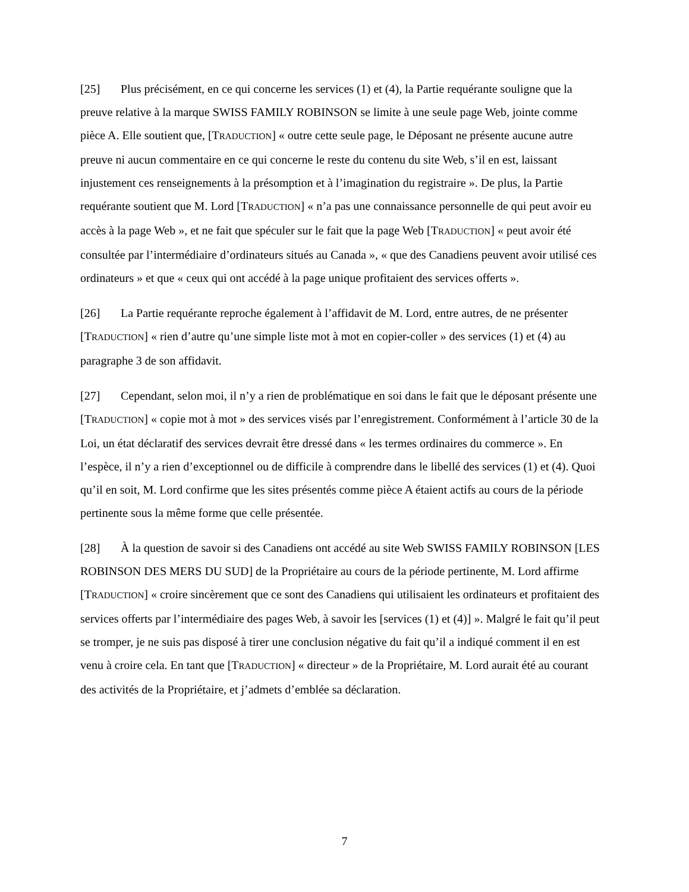[25] Plus précisément, en ce qui concerne les services (1) et (4), la Partie requérante souligne que la preuve relative à la marque SWISS FAMILY ROBINSON se limite à une seule page Web, jointe comme pièce A. Elle soutient que, [TRADUCTION] « outre cette seule page, le Déposant ne présente aucune autre preuve ni aucun commentaire en ce qui concerne le reste du contenu du site Web, s’il en est, laissant injustement ces renseignements à la présomption et à l’imagination du registraire ». De plus, la Partie requérante soutient que M. Lord [TRADUCTION] « n’a pas une connaissance personnelle de qui peut avoir eu accès à la page Web », et ne fait que spéculer sur le fait que la page Web [TRADUCTION] « peut avoir été consultée par l’intermédiaire d’ordinateurs situés au Canada », « que des Canadiens peuvent avoir utilisé ces ordinateurs » et que « ceux qui ont accédé à la page unique profitaient des services offerts ».
[26] La Partie requérante reproche également à l’affidavit de M. Lord, entre autres, de ne présenter [TRADUCTION] « rien d’autre qu’une simple liste mot à mot en copier-coller » des services (1) et (4) au paragraphe 3 de son affidavit.
[27] Cependant, selon moi, il n’y a rien de problématique en soi dans le fait que le déposant présente une [TRADUCTION] « copie mot à mot » des services visés par l’enregistrement. Conformément à l’article 30 de la Loi, un état déclaratif des services devrait être dressé dans « les termes ordinaires du commerce ». En l’espèce, il n’y a rien d’exceptionnel ou de difficile à comprendre dans le libellé des services (1) et (4). Quoi qu’il en soit, M. Lord confirme que les sites présentés comme pièce A étaient actifs au cours de la période pertinente sous la même forme que celle présentée.
[28] À la question de savoir si des Canadiens ont accédé au site Web SWISS FAMILY ROBINSON [LES ROBINSON DES MERS DU SUD] de la Propriétaire au cours de la période pertinente, M. Lord affirme [TRADUCTION] « croire sincèrement que ce sont des Canadiens qui utilisaient les ordinateurs et profitaient des services offerts par l’intermédiaire des pages Web, à savoir les [services (1) et (4)] ». Malgré le fait qu’il peut se tromper, je ne suis pas disposé à tirer une conclusion négative du fait qu’il a indiqué comment il en est venu à croire cela. En tant que [TRADUCTION] « directeur » de la Propriétaire, M. Lord aurait été au courant des activités de la Propriétaire, et j’admets d’emblée sa déclaration.
7